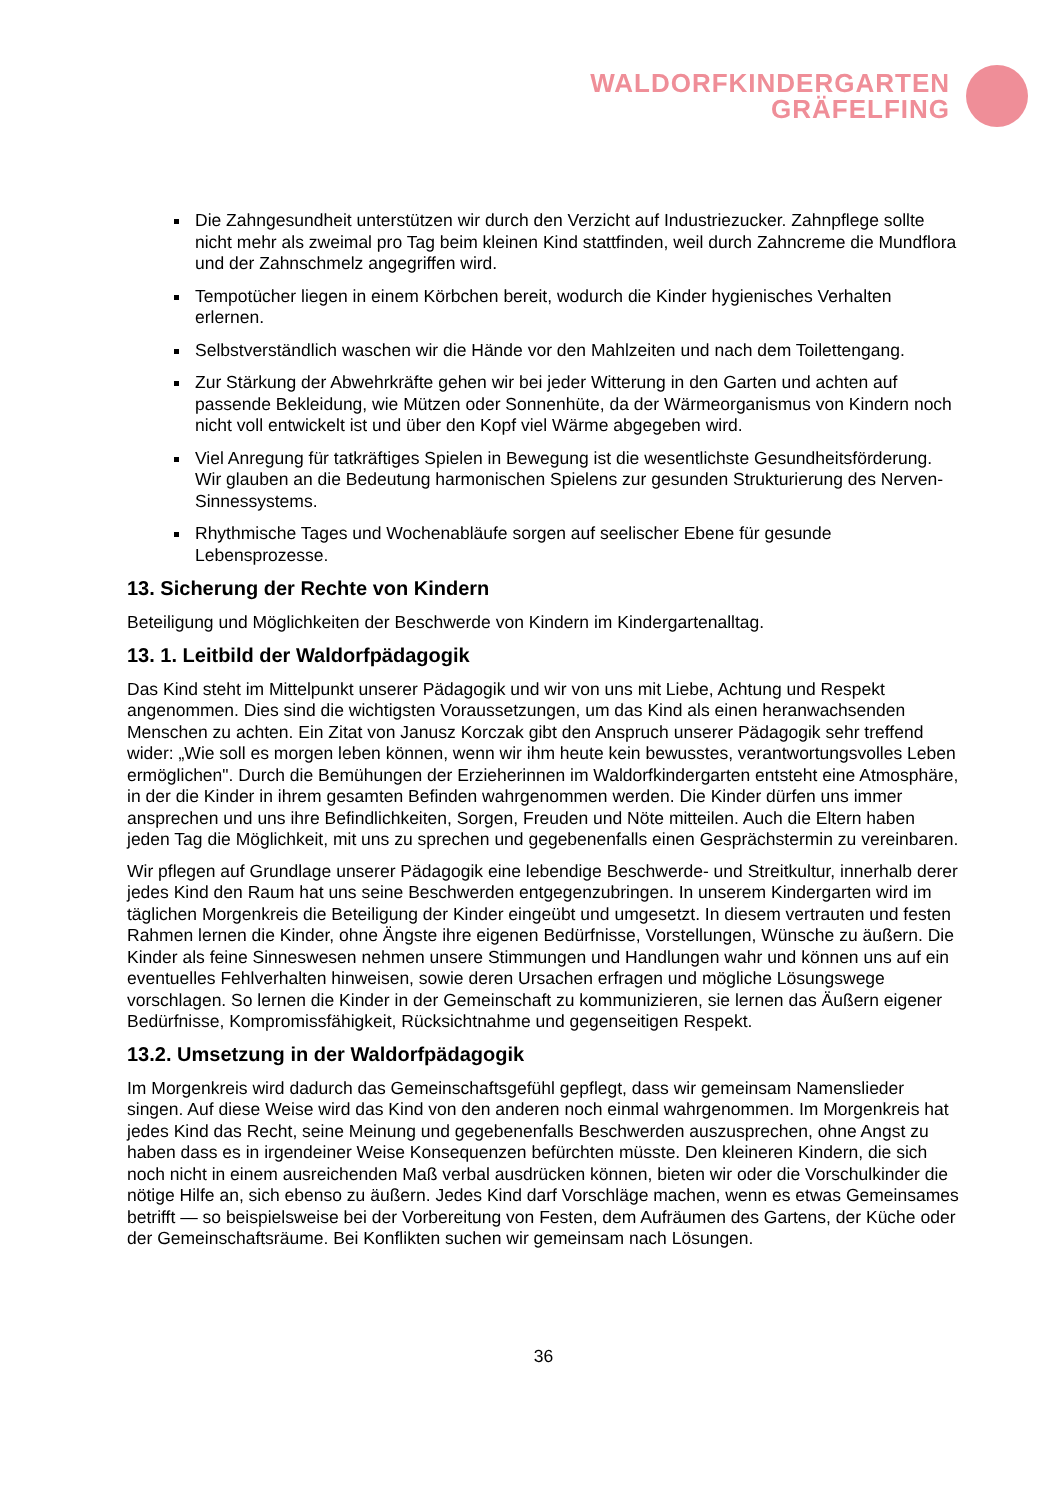WALDORFKINDERGARTEN
GRÄFELFING
Die Zahngesundheit unterstützen wir durch den Verzicht auf Industriezucker. Zahnpflege sollte nicht mehr als zweimal pro Tag beim kleinen Kind stattfinden, weil durch Zahncreme die Mundflora und der Zahnschmelz angegriffen wird.
Tempotücher liegen in einem Körbchen bereit, wodurch die Kinder hygienisches Verhalten erlernen.
Selbstverständlich waschen wir die Hände vor den Mahlzeiten und nach dem Toilettengang.
Zur Stärkung der Abwehrkräfte gehen wir bei jeder Witterung in den Garten und achten auf passende Bekleidung, wie Mützen oder Sonnenhüte, da der Wärmeorganismus von Kindern noch nicht voll entwickelt ist und über den Kopf viel Wärme abgegeben wird.
Viel Anregung für tatkräftiges Spielen in Bewegung ist die wesentlichste Gesundheitsförderung. Wir glauben an die Bedeutung harmonischen Spielens zur gesunden Strukturierung des Nerven-Sinnessystems.
Rhythmische Tages und Wochenabläufe sorgen auf seelischer Ebene für gesunde Lebensprozesse.
13. Sicherung der Rechte von Kindern
Beteiligung und Möglichkeiten der Beschwerde von Kindern im Kindergartenalltag.
13. 1. Leitbild der Waldorfpädagogik
Das Kind steht im Mittelpunkt unserer Pädagogik und wir von uns mit Liebe, Achtung und Respekt angenommen. Dies sind die wichtigsten Voraussetzungen, um das Kind als einen heranwachsenden Menschen zu achten. Ein Zitat von Janusz Korczak gibt den Anspruch unserer Pädagogik sehr treffend wider: „Wie soll es morgen leben können, wenn wir ihm heute kein bewusstes, verantwortungsvolles Leben ermöglichen". Durch die Bemühungen der Erzieherinnen im Waldorfkindergarten entsteht eine Atmosphäre, in der die Kinder in ihrem gesamten Befinden wahrgenommen werden. Die Kinder dürfen uns immer ansprechen und uns ihre Befindlichkeiten, Sorgen, Freuden und Nöte mitteilen. Auch die Eltern haben jeden Tag die Möglichkeit, mit uns zu sprechen und gegebenenfalls einen Gesprächstermin zu vereinbaren.
Wir pflegen auf Grundlage unserer Pädagogik eine lebendige Beschwerde- und Streitkultur, innerhalb derer jedes Kind den Raum hat uns seine Beschwerden entgegenzubringen. In unserem Kindergarten wird im täglichen Morgenkreis die Beteiligung der Kinder eingeübt und umgesetzt. In diesem vertrauten und festen Rahmen lernen die Kinder, ohne Ängste ihre eigenen Bedürfnisse, Vorstellungen, Wünsche zu äußern. Die Kinder als feine Sinneswesen nehmen unsere Stimmungen und Handlungen wahr und können uns auf ein eventuelles Fehlverhalten hinweisen, sowie deren Ursachen erfragen und mögliche Lösungswege vorschlagen. So lernen die Kinder in der Gemeinschaft zu kommunizieren, sie lernen das Äußern eigener Bedürfnisse, Kompromissfähigkeit, Rücksichtnahme und gegenseitigen Respekt.
13.2. Umsetzung in der Waldorfpädagogik
Im Morgenkreis wird dadurch das Gemeinschaftsgefühl gepflegt, dass wir gemeinsam Namenslieder singen. Auf diese Weise wird das Kind von den anderen noch einmal wahrgenommen. Im Morgenkreis hat jedes Kind das Recht, seine Meinung und gegebenenfalls Beschwerden auszusprechen, ohne Angst zu haben dass es in irgendeiner Weise Konsequenzen befürchten müsste. Den kleineren Kindern, die sich noch nicht in einem ausreichenden Maß verbal ausdrücken können, bieten wir oder die Vorschulkinder die nötige Hilfe an, sich ebenso zu äußern. Jedes Kind darf Vorschläge machen, wenn es etwas Gemeinsames betrifft — so beispielsweise bei der Vorbereitung von Festen, dem Aufräumen des Gartens, der Küche oder der Gemeinschaftsräume. Bei Konflikten suchen wir gemeinsam nach Lösungen.
36